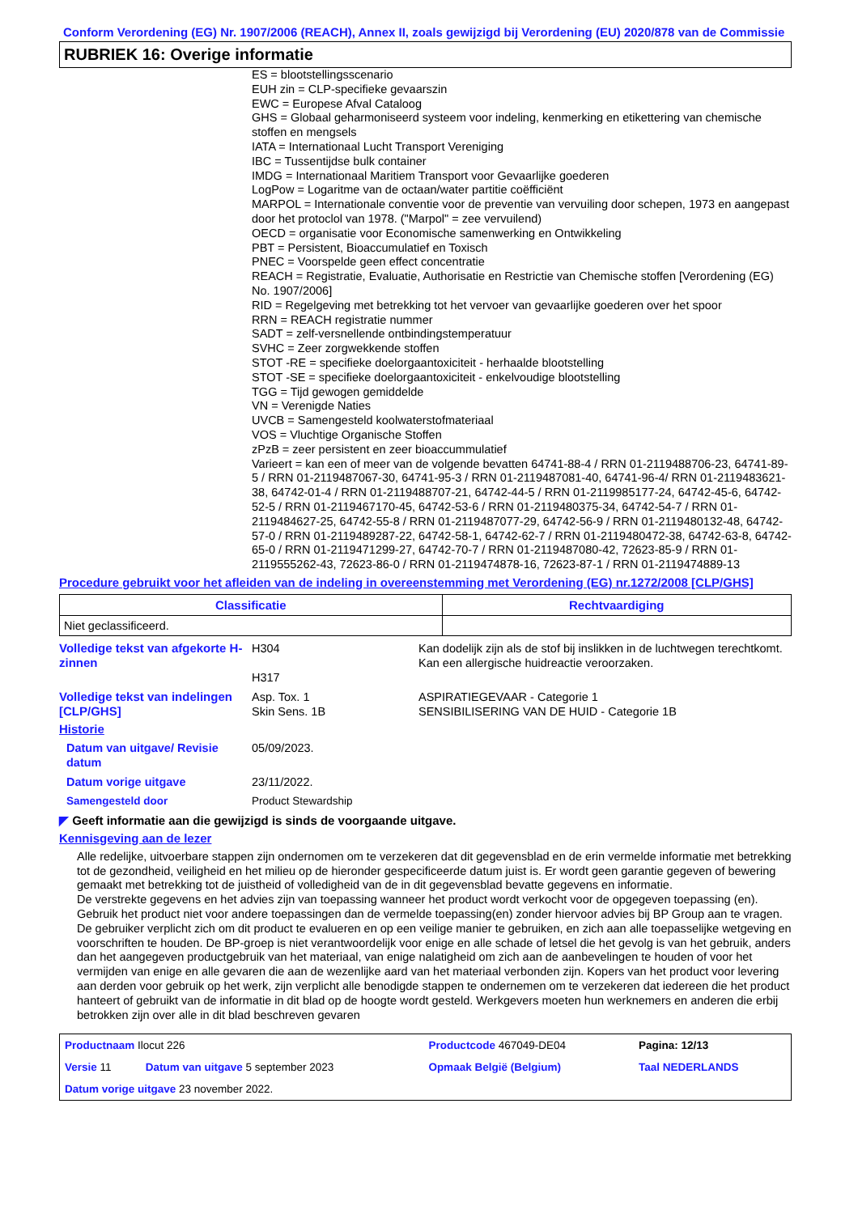Conform Verordening (EG) Nr. 1907/2006 (REACH), Annex II, zoals gewijzigd bij Verordening (EU) 2020/878 van de Commissie
RUBRIEK 16: Overige informatie
ES = blootstellingsscenario
EUH zin = CLP-specifieke gevaarszin
EWC = Europese Afval Cataloog
GHS = Globaal geharmoniseerd systeem voor indeling, kenmerking en etikettering van chemische stoffen en mengsels
IATA = Internationaal Lucht Transport Vereniging
IBC = Tussentijdse bulk container
IMDG = Internationaal Maritiem Transport voor Gevaarlijke goederen
LogPow = Logaritme van de octaan/water partitie coëfficiënt
MARPOL = Internationale conventie voor de preventie van vervuiling door schepen, 1973 en aangepast door het protoclol van 1978. ("Marpol" = zee vervuilend)
OECD = organisatie voor Economische samenwerking en Ontwikkeling
PBT = Persistent, Bioaccumulatief en Toxisch
PNEC = Voorspelde geen effect concentratie
REACH = Registratie, Evaluatie, Authorisatie en Restrictie van Chemische stoffen [Verordening (EG) No. 1907/2006]
RID = Regelgeving met betrekking tot het vervoer van gevaarlijke goederen over het spoor
RRN = REACH registratie nummer
SADT = zelf-versnellende ontbindingstemperatuur
SVHC = Zeer zorgwekkende stoffen
STOT -RE = specifieke doelorgaantoxiciteit - herhaalde blootstelling
STOT -SE = specifieke doelorgaantoxiciteit - enkelvoudige blootstelling
TGG = Tijd gewogen gemiddelde
VN = Verenigde Naties
UVCB = Samengesteld koolwaterstofmateriaal
VOS = Vluchtige Organische Stoffen
zPzB = zeer persistent en zeer bioaccummulatief
Varieert = kan een of meer van de volgende bevatten 64741-88-4 / RRN 01-2119488706-23, 64741-89-5 / RRN 01-2119487067-30, 64741-95-3 / RRN 01-2119487081-40, 64741-96-4/ RRN 01-2119483621-38, 64742-01-4 / RRN 01-2119488707-21, 64742-44-5 / RRN 01-2119985177-24, 64742-45-6, 64742-52-5 / RRN 01-2119467170-45, 64742-53-6 / RRN 01-2119480375-34, 64742-54-7 / RRN 01-2119484627-25, 64742-55-8 / RRN 01-2119487077-29, 64742-56-9 / RRN 01-2119480132-48, 64742-57-0 / RRN 01-2119489287-22, 64742-58-1, 64742-62-7 / RRN 01-2119480472-38, 64742-63-8, 64742-65-0 / RRN 01-2119471299-27, 64742-70-7 / RRN 01-2119487080-42, 72623-85-9 / RRN 01-2119555262-43, 72623-86-0 / RRN 01-2119474878-16, 72623-87-1 / RRN 01-2119474889-13
Procedure gebruikt voor het afleiden van de indeling in overeenstemming met Verordening (EG) nr.1272/2008 [CLP/GHS]
| Classificatie | Rechtvaardiging |
| --- | --- |
| Niet geclassificeerd. | |
Volledige tekst van afgekorte H-zinnen
H304
H317
Kan dodelijk zijn als de stof bij inslikken in de luchtwegen terechtkomt.
Kan een allergische huidreactie veroorzaken.
Volledige tekst van indelingen [CLP/GHS]
Asp. Tox. 1
Skin Sens. 1B
ASPIRATIEGEVAAR - Categorie 1
SENSIBILISERING VAN DE HUID - Categorie 1B
Historie
Datum van uitgave/ Revisie datum
05/09/2023.
Datum vorige uitgave 23/11/2022.
Samengesteld door Product Stewardship
◤ Geeft informatie aan die gewijzigd is sinds de voorgaande uitgave.
Kennisgeving aan de lezer
Alle redelijke, uitvoerbare stappen zijn ondernomen om te verzekeren dat dit gegevensblad en de erin vermelde informatie met betrekking tot de gezondheid, veiligheid en het milieu op de hieronder gespecificeerde datum juist is. Er wordt geen garantie gegeven of bewering gemaakt met betrekking tot de juistheid of volledigheid van de in dit gegevensblad bevatte gegevens en informatie.
De verstrekte gegevens en het advies zijn van toepassing wanneer het product wordt verkocht voor de opgegeven toepassing (en). Gebruik het product niet voor andere toepassingen dan de vermelde toepassing(en) zonder hiervoor advies bij BP Group aan te vragen.
De gebruiker verplicht zich om dit product te evalueren en op een veilige manier te gebruiken, en zich aan alle toepasselijke wetgeving en voorschriften te houden. De BP-groep is niet verantwoordelijk voor enige en alle schade of letsel die het gevolg is van het gebruik, anders dan het aangegeven productgebruik van het materiaal, van enige nalatigheid om zich aan de aanbevelingen te houden of voor het vermijden van enige en alle gevaren die aan de wezenlijke aard van het materiaal verbonden zijn. Kopers van het product voor levering aan derden voor gebruik op het werk, zijn verplicht alle benodigde stappen te ondernemen om te verzekeren dat iedereen die het product hanteert of gebruikt van de informatie in dit blad op de hoogte wordt gesteld. Werkgevers moeten hun werknemers en anderen die erbij betrokken zijn over alle in dit blad beschreven gevaren
| Productnaam Ilocut 226 | | Productcode 467049-DE04 | Pagina: 12/13 |
| Versie 11 | Datum van uitgave 5 september 2023 | Opmaak België (Belgium) | Taal NEDERLANDS |
| Datum vorige uitgave 23 november 2022. | | | |